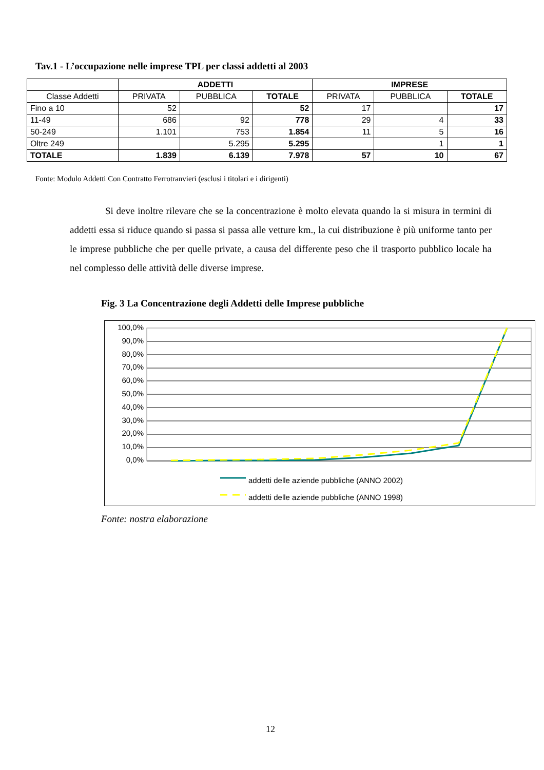Tav.1 - L’occupazione nelle imprese TPL per classi addetti al 2003
| | ADDETTI | | | IMPRESE | | |
| --- | --- | --- | --- | --- | --- | --- |
| Classe Addetti | PRIVATA | PUBBLICA | TOTALE | PRIVATA | PUBBLICA | TOTALE |
| Fino a 10 | 52 | | 52 | 17 | | 17 |
| 11-49 | 686 | 92 | 778 | 29 | 4 | 33 |
| 50-249 | 1.101 | 753 | 1.854 | 11 | 5 | 16 |
| Oltre 249 | | 5.295 | 5.295 | | 1 | 1 |
| TOTALE | 1.839 | 6.139 | 7.978 | 57 | 10 | 67 |
Fonte: Modulo Addetti Con Contratto Ferrotranvieri (esclusi i titolari e i dirigenti)
Si deve inoltre rilevare che se la concentrazione è molto elevata quando la si misura in termini di addetti essa si riduce quando si passa si passa alle vetture km., la cui distribuzione è più uniforme tanto per le imprese pubbliche che per quelle private, a causa del differente peso che il trasporto pubblico locale ha nel complesso delle attività delle diverse imprese.
Fig. 3 La Concentrazione degli Addetti delle Imprese pubbliche
100,0%
90,0%
80,0%
70,0%
60,0%
50,0%
40,0%
30,0%
20,0%
10,0%
0,0%
addetti delle aziende pubbliche (ANNO 2002)
addetti delle aziende pubbliche (ANNO 1998)
Fonte: nostra elaborazione
12